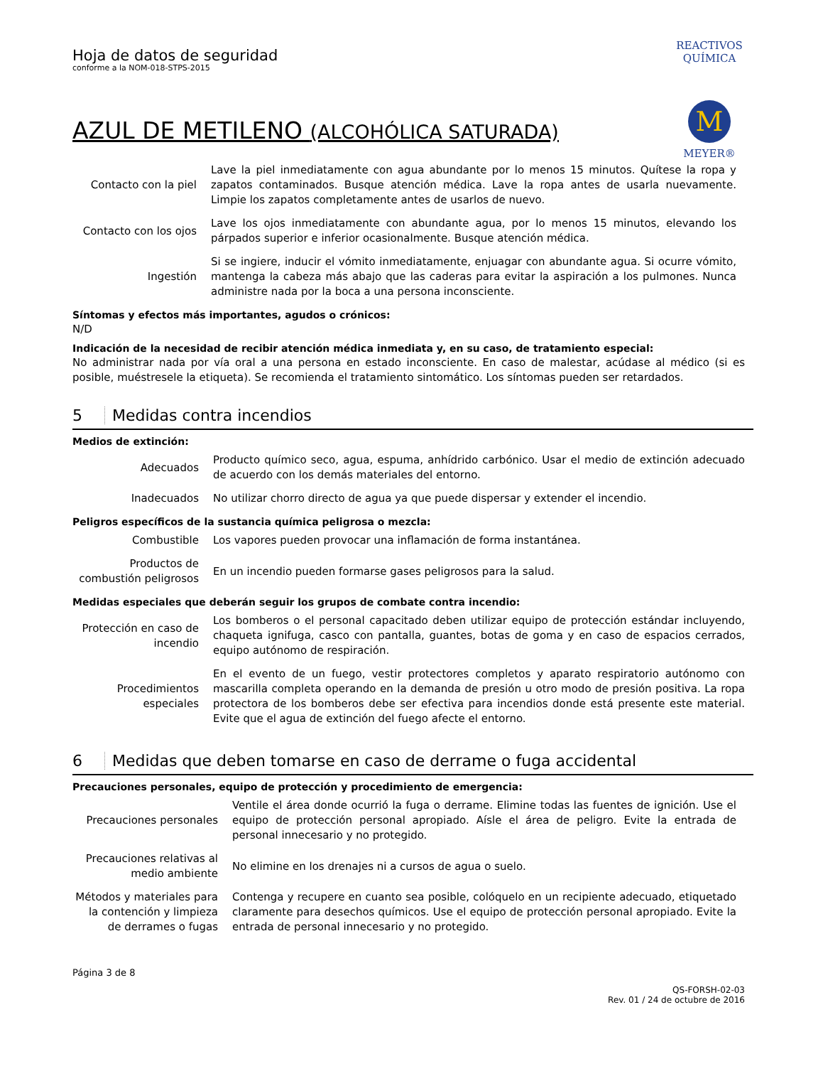REACTIVOS QUÍMICA
M
MEYER®
Hoja de datos de seguridad
conforme a la NOM-018-STPS-2015
AZUL DE METILENO (ALCOHÓLICA SATURADA)
| Contacto con la piel | Lave la piel inmediatamente con agua abundante por lo menos 15 minutos. Quítese la ropa y zapatos contaminados. Busque atención médica. Lave la ropa antes de usarla nuevamente. Limpie los zapatos completamente antes de usarlos de nuevo. |
| Contacto con los ojos | Lave los ojos inmediatamente con abundante agua, por lo menos 15 minutos, elevando los párpados superior e inferior ocasionalmente. Busque atención médica. |
| Ingestión | Si se ingiere, inducir el vómito inmediatamente, enjuagar con abundante agua. Si ocurre vómito, mantenga la cabeza más abajo que las caderas para evitar la aspiración a los pulmones. Nunca administre nada por la boca a una persona inconsciente. |
Síntomas y efectos más importantes, agudos o crónicos:
N/D
Indicación de la necesidad de recibir atención médica inmediata y, en su caso, de tratamiento especial:
No administrar nada por vía oral a una persona en estado inconsciente. En caso de malestar, acúdase al médico (si es posible, muéstresele la etiqueta). Se recomienda el tratamiento sintomático. Los síntomas pueden ser retardados.
5 Medidas contra incendios
Medios de extinción:
| Adecuados | Producto químico seco, agua, espuma, anhídrido carbónico. Usar el medio de extinción adecuado de acuerdo con los demás materiales del entorno. |
| Inadecuados | No utilizar chorro directo de agua ya que puede dispersar y extender el incendio. |
Peligros específicos de la sustancia química peligrosa o mezcla:
| Combustible | Los vapores pueden provocar una inflamación de forma instantánea. |
| Productos de combustión peligrosos | En un incendio pueden formarse gases peligrosos para la salud. |
Medidas especiales que deberán seguir los grupos de combate contra incendio:
| Protección en caso de incendio | Los bomberos o el personal capacitado deben utilizar equipo de protección estándar incluyendo, chaqueta ignifuga, casco con pantalla, guantes, botas de goma y en caso de espacios cerrados, equipo autónomo de respiración. |
| Procedimientos especiales | En el evento de un fuego, vestir protectores completos y aparato respiratorio autónomo con mascarilla completa operando en la demanda de presión u otro modo de presión positiva. La ropa protectora de los bomberos debe ser efectiva para incendios donde está presente este material. Evite que el agua de extinción del fuego afecte el entorno. |
6 Medidas que deben tomarse en caso de derrame o fuga accidental
Precauciones personales, equipo de protección y procedimiento de emergencia:
| Precauciones personales | Ventile el área donde ocurrió la fuga o derrame. Elimine todas las fuentes de ignición. Use el equipo de protección personal apropiado. Aísle el área de peligro. Evite la entrada de personal innecesario y no protegido. |
| Precauciones relativas al medio ambiente | No elimine en los drenajes ni a cursos de agua o suelo. |
| Métodos y materiales para la contención y limpieza de derrames o fugas | Contenga y recupere en cuanto sea posible, colóquelo en un recipiente adecuado, etiquetado claramente para desechos químicos. Use el equipo de protección personal apropiado. Evite la entrada de personal innecesario y no protegido. |
Página 3 de 8
QS-FORSH-02-03
Rev. 01 / 24 de octubre de 2016